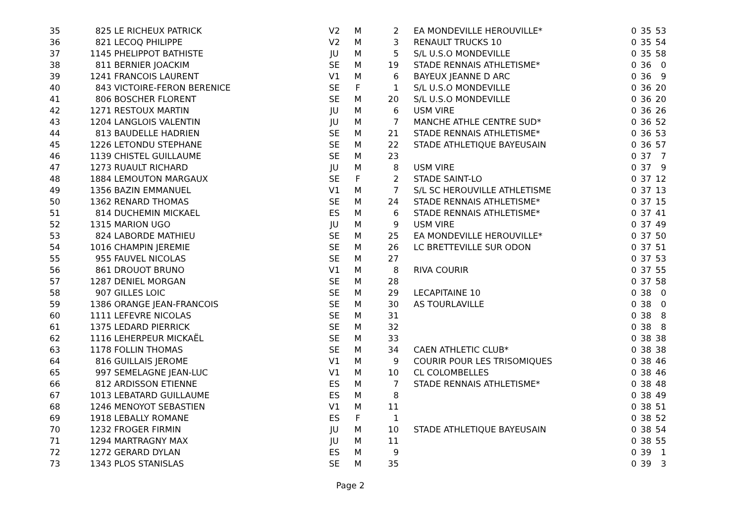| 35 | 825 | LE RICHEUX PATRICK | V2 | M | 2 | | EA MONDEVILLE HEROUVILLE* | 0 | 35 | 53 |
| 36 | 821 | LECOQ PHILIPPE | V2 | M | 3 | | RENAULT TRUCKS 10 | 0 | 35 | 54 |
| 37 | 1145 | PHELIPPOT BATHISTE | JU | M | 5 | | S/L U.S.O MONDEVILLE | 0 | 35 | 58 |
| 38 | 811 | BERNIER JOACKIM | SE | M | 19 | | STADE RENNAIS ATHLETISME* | 0 | 36 | 0 |
| 39 | 1241 | FRANCOIS LAURENT | V1 | M | 6 | | BAYEUX JEANNE D ARC | 0 | 36 | 9 |
| 40 | 843 | VICTOIRE-FERON BERENICE | SE | F | 1 | | S/L U.S.O MONDEVILLE | 0 | 36 | 20 |
| 41 | 806 | BOSCHER FLORENT | SE | M | 20 | | S/L U.S.O MONDEVILLE | 0 | 36 | 20 |
| 42 | 1271 | RESTOUX MARTIN | JU | M | 6 | | USM VIRE | 0 | 36 | 26 |
| 43 | 1204 | LANGLOIS VALENTIN | JU | M | 7 | | MANCHE ATHLE CENTRE SUD* | 0 | 36 | 52 |
| 44 | 813 | BAUDELLE HADRIEN | SE | M | 21 | | STADE RENNAIS ATHLETISME* | 0 | 36 | 53 |
| 45 | 1226 | LETONDU STEPHANE | SE | M | 22 | | STADE ATHLETIQUE BAYEUSAIN | 0 | 36 | 57 |
| 46 | 1139 | CHISTEL GUILLAUME | SE | M | 23 | | | 0 | 37 | 7 |
| 47 | 1273 | RUAULT RICHARD | JU | M | 8 | | USM VIRE | 0 | 37 | 9 |
| 48 | 1884 | LEMOUTON MARGAUX | SE | F | 2 | | STADE SAINT-LO | 0 | 37 | 12 |
| 49 | 1356 | BAZIN EMMANUEL | V1 | M | 7 | | S/L SC HEROUVILLE ATHLETISME | 0 | 37 | 13 |
| 50 | 1362 | RENARD THOMAS | SE | M | 24 | | STADE RENNAIS ATHLETISME* | 0 | 37 | 15 |
| 51 | 814 | DUCHEMIN MICKAEL | ES | M | 6 | | STADE RENNAIS ATHLETISME* | 0 | 37 | 41 |
| 52 | 1315 | MARION UGO | JU | M | 9 | | USM VIRE | 0 | 37 | 49 |
| 53 | 824 | LABORDE MATHIEU | SE | M | 25 | | EA MONDEVILLE HEROUVILLE* | 0 | 37 | 50 |
| 54 | 1016 | CHAMPIN JEREMIE | SE | M | 26 | | LC BRETTEVILLE SUR ODON | 0 | 37 | 51 |
| 55 | 955 | FAUVEL NICOLAS | SE | M | 27 | | | 0 | 37 | 53 |
| 56 | 861 | DROUOT BRUNO | V1 | M | 8 | | RIVA COURIR | 0 | 37 | 55 |
| 57 | 1287 | DENIEL MORGAN | SE | M | 28 | | | 0 | 37 | 58 |
| 58 | 907 | GILLES LOIC | SE | M | 29 | | LECAPITAINE 10 | 0 | 38 | 0 |
| 59 | 1386 | ORANGE JEAN-FRANCOIS | SE | M | 30 | | AS TOURLAVILLE | 0 | 38 | 0 |
| 60 | 1111 | LEFEVRE NICOLAS | SE | M | 31 | | | 0 | 38 | 8 |
| 61 | 1375 | LEDARD PIERRICK | SE | M | 32 | | | 0 | 38 | 8 |
| 62 | 1116 | LEHERPEUR MICKAËL | SE | M | 33 | | | 0 | 38 | 38 |
| 63 | 1178 | FOLLIN THOMAS | SE | M | 34 | | CAEN ATHLETIC CLUB* | 0 | 38 | 38 |
| 64 | 816 | GUILLAIS JEROME | V1 | M | 9 | | COURIR POUR LES TRISOMIQUES | 0 | 38 | 46 |
| 65 | 997 | SEMELAGNE JEAN-LUC | V1 | M | 10 | | CL COLOMBELLES | 0 | 38 | 46 |
| 66 | 812 | ARDISSON ETIENNE | ES | M | 7 | | STADE RENNAIS ATHLETISME* | 0 | 38 | 48 |
| 67 | 1013 | LEBATARD GUILLAUME | ES | M | 8 | | | 0 | 38 | 49 |
| 68 | 1246 | MENOYOT SEBASTIEN | V1 | M | 11 | | | 0 | 38 | 51 |
| 69 | 1918 | LEBALLY ROMANE | ES | F | 1 | | | 0 | 38 | 52 |
| 70 | 1232 | FROGER FIRMIN | JU | M | 10 | | STADE ATHLETIQUE BAYEUSAIN | 0 | 38 | 54 |
| 71 | 1294 | MARTRAGNY MAX | JU | M | 11 | | | 0 | 38 | 55 |
| 72 | 1272 | GERARD DYLAN | ES | M | 9 | | | 0 | 39 | 1 |
| 73 | 1343 | PLOS STANISLAS | SE | M | 35 | | | 0 | 39 | 3 |
Page 2